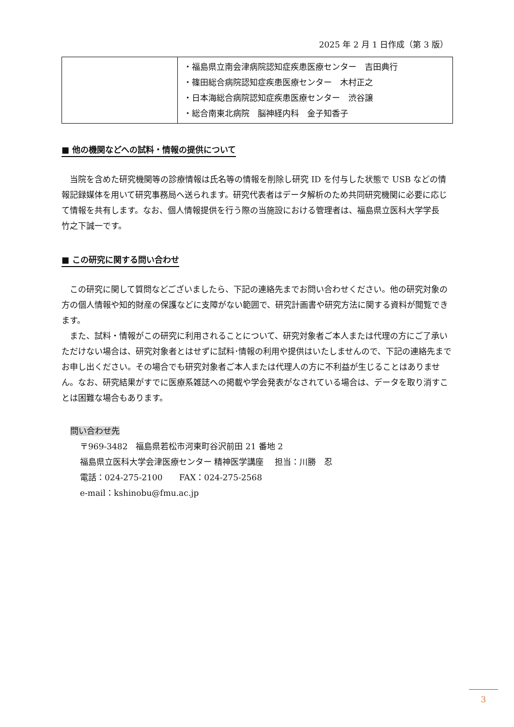2025 年 2 月 1 日作成（第 3 版）
| | ・福島県立南会津病院認知症疾患医療センター 吉田典行 ・篠田総合病院認知症疾患医療センター 木村正之 ・日本海総合病院認知症疾患医療センター 渋谷譲 ・総合南東北病院 脳神経内科 金子知香子 |
■ 他の機関などへの試料・情報の提供について
当院を含めた研究機関等の診療情報は氏名等の情報を削除し研究 ID を付与した状態で USB などの情報記録媒体を用いて研究事務局へ送られます。研究代表者はデータ解析のため共同研究機関に必要に応じて情報を共有します。なお、個人情報提供を行う際の当施設における管理者は、福島県立医科大学学長　竹之下誠一です。
■ この研究に関する問い合わせ
この研究に関して質問などございましたら、下記の連絡先までお問い合わせください。他の研究対象の方の個人情報や知的財産の保護などに支障がない範囲で、研究計画書や研究方法に関する資料が閲覧できます。
また、試料・情報がこの研究に利用されることについて、研究対象者ご本人または代理の方にご了承いただけない場合は、研究対象者とはせずに試料･情報の利用や提供はいたしませんので、下記の連絡先までお申し出ください。その場合でも研究対象者ご本人または代理人の方に不利益が生じることはありません。なお、研究結果がすでに医療系雑誌への掲載や学会発表がなされている場合は、データを取り消すことは困難な場合もあります。
問い合わせ先
〒969-3482　福島県若松市河東町谷沢前田 21 番地 2
福島県立医科大学会津医療センター 精神医学講座　 担当：川勝　忍
電話：024-275-2100　　FAX：024-275-2568
e-mail：kshinobu@fmu.ac.jp
3